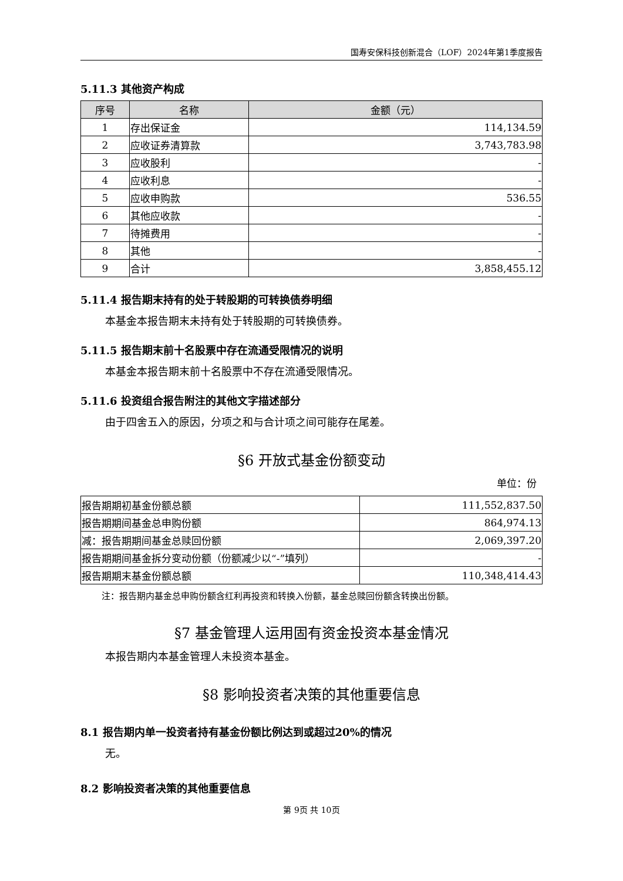国寿安保科技创新混合（LOF）2024年第1季度报告
5.11.3 其他资产构成
| 序号 | 名称 | 金额（元） |
| --- | --- | --- |
| 1 | 存出保证金 | 114,134.59 |
| 2 | 应收证券清算款 | 3,743,783.98 |
| 3 | 应收股利 | - |
| 4 | 应收利息 | - |
| 5 | 应收申购款 | 536.55 |
| 6 | 其他应收款 | - |
| 7 | 待摊费用 | - |
| 8 | 其他 | - |
| 9 | 合计 | 3,858,455.12 |
5.11.4 报告期末持有的处于转股期的可转换债券明细
本基金本报告期末未持有处于转股期的可转换债券。
5.11.5 报告期末前十名股票中存在流通受限情况的说明
本基金本报告期末前十名股票中不存在流通受限情况。
5.11.6 投资组合报告附注的其他文字描述部分
由于四舍五入的原因，分项之和与合计项之间可能存在尾差。
§6 开放式基金份额变动
单位：份
| 报告期期初基金份额总额 | 111,552,837.50 |
| 报告期期间基金总申购份额 | 864,974.13 |
| 减：报告期期间基金总赎回份额 | 2,069,397.20 |
| 报告期期间基金拆分变动份额（份额减少以“-”填列） | - |
| 报告期期末基金份额总额 | 110,348,414.43 |
注：报告期内基金总申购份额含红利再投资和转换入份额，基金总赎回份额含转换出份额。
§7 基金管理人运用固有资金投资本基金情况
本报告期内本基金管理人未投资本基金。
§8 影响投资者决策的其他重要信息
8.1 报告期内单一投资者持有基金份额比例达到或超过20%的情况
无。
8.2 影响投资者决策的其他重要信息
第 9页 共 10页